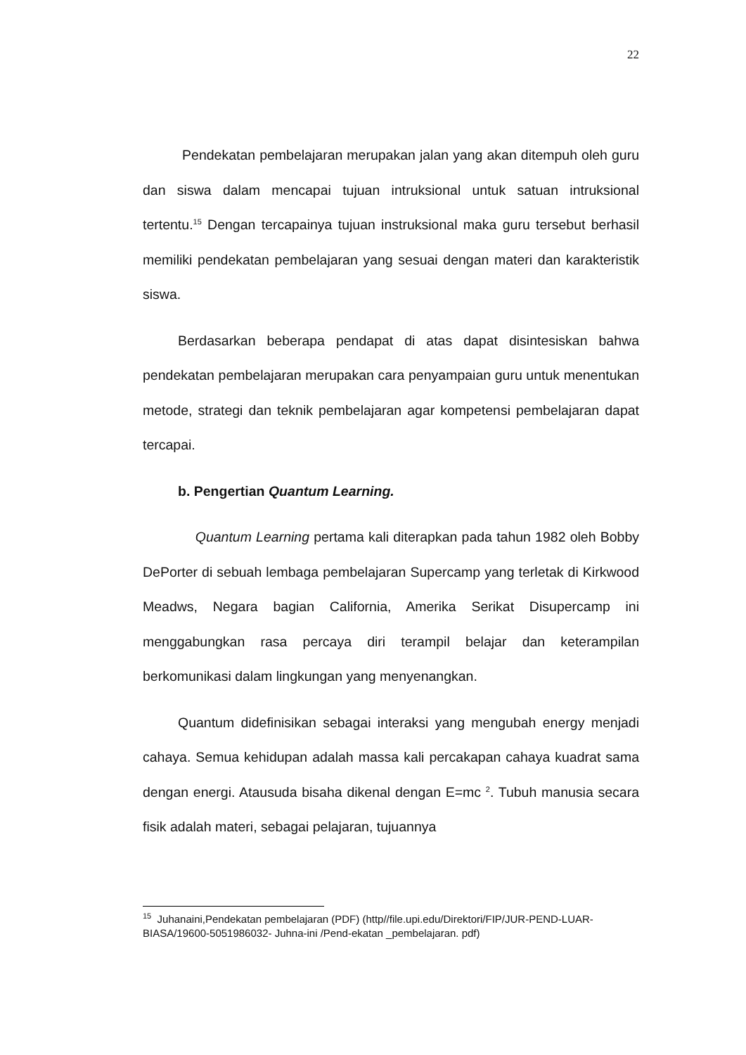22
Pendekatan pembelajaran merupakan jalan yang akan ditempuh oleh guru dan siswa dalam mencapai tujuan intruksional untuk satuan intruksional tertentu.<sup>15</sup> Dengan tercapainya tujuan instruksional maka guru tersebut berhasil memiliki pendekatan pembelajaran yang sesuai dengan materi dan karakteristik siswa.
Berdasarkan beberapa pendapat di atas dapat disintesiskan bahwa pendekatan pembelajaran merupakan cara penyampaian guru untuk menentukan metode, strategi dan teknik pembelajaran agar kompetensi pembelajaran dapat tercapai.
b. Pengertian Quantum Learning.
Quantum Learning pertama kali diterapkan pada tahun 1982 oleh Bobby DePorter di sebuah lembaga pembelajaran Supercamp yang terletak di Kirkwood Meadws, Negara bagian California, Amerika Serikat Disupercamp ini menggabungkan rasa percaya diri terampil belajar dan keterampilan berkomunikasi dalam lingkungan yang menyenangkan.
Quantum didefinisikan sebagai interaksi yang mengubah energy menjadi cahaya. Semua kehidupan adalah massa kali percakapan cahaya kuadrat sama dengan energi. Atausuda bisaha dikenal dengan E=mc <sup>2</sup>. Tubuh manusia secara fisik adalah materi, sebagai pelajaran, tujuannya
<sup>15</sup> Juhanaini,Pendekatan pembelajaran (PDF) (http//file.upi.edu/Direktori/FIP/JUR-PEND-LUAR-BIASA/19600-5051986032- Juhna-ini /Pend-ekatan _pembelajaran. pdf)